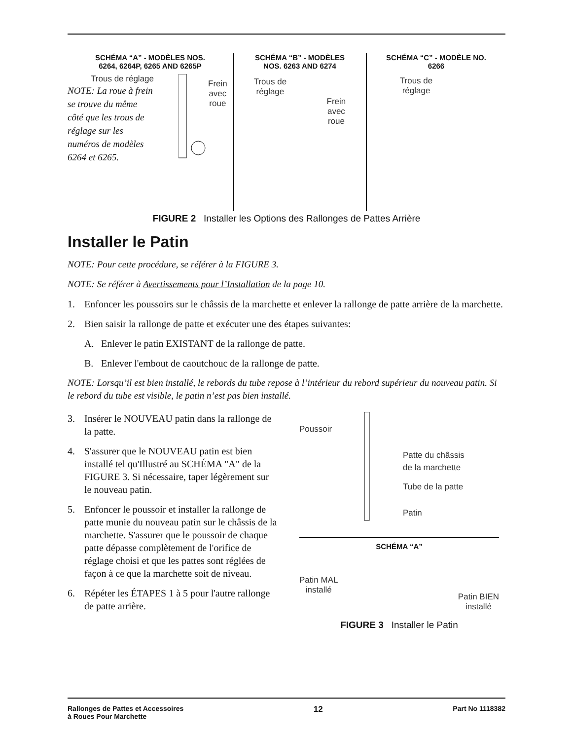SCHÉMA “A” - MODÈLES NOS.
6264, 6264P, 6265 AND 6265P
Trous de réglage
NOTE: La roue à frein se trouve du même côté que les trous de réglage sur les numéros de modèles 6264 et 6265.
Frein
avec
roue
SCHÉMA “B” - MODÈLES
NOS. 6263 AND 6274
Trous de
réglage
Frein
avec
roue
SCHÉMA “C” - MODÈLE NO.
6266
Trous de
réglage
FIGURE 2 Installer les Options des Rallonges de Pattes Arrière
Installer le Patin
NOTE: Pour cette procédure, se référer à la FIGURE 3.
NOTE: Se référer à Avertissements pour l’Installation de la page 10.
1. Enfoncer les poussoirs sur le châssis de la marchette et enlever la rallonge de patte arrière de la marchette.
2. Bien saisir la rallonge de patte et exécuter une des étapes suivantes:
A. Enlever le patin EXISTANT de la rallonge de patte.
B. Enlever l'embout de caoutchouc de la rallonge de patte.
NOTE: Lorsqu’il est bien installé, le rebords du tube repose à l’intérieur du rebord supérieur du nouveau patin. Si le rebord du tube est visible, le patin n’est pas bien installé.
3. Insérer le NOUVEAU patin dans la rallonge de la patte.
4. S'assurer que le NOUVEAU patin est bien installé tel qu'Illustré au SCHÉMA "A" de la FIGURE 3. Si nécessaire, taper légèrement sur le nouveau patin.
5. Enfoncer le poussoir et installer la rallonge de patte munie du nouveau patin sur le châssis de la marchette. S'assurer que le poussoir de chaque patte dépasse complètement de l'orifice de réglage choisi et que les pattes sont réglées de façon à ce que la marchette soit de niveau.
6. Répéter les ÉTAPES 1 à 5 pour l'autre rallonge de patte arrière.
Poussoir
Patte du châssis
de la marchette
Tube de la patte
Patin
SCHÉMA “A”
Patin MAL
installé
Patin BIEN
installé
FIGURE 3 Installer le Patin
Rallonges de Pattes et Accessoires
à Roues Pour Marchette 12 Part No 1118382